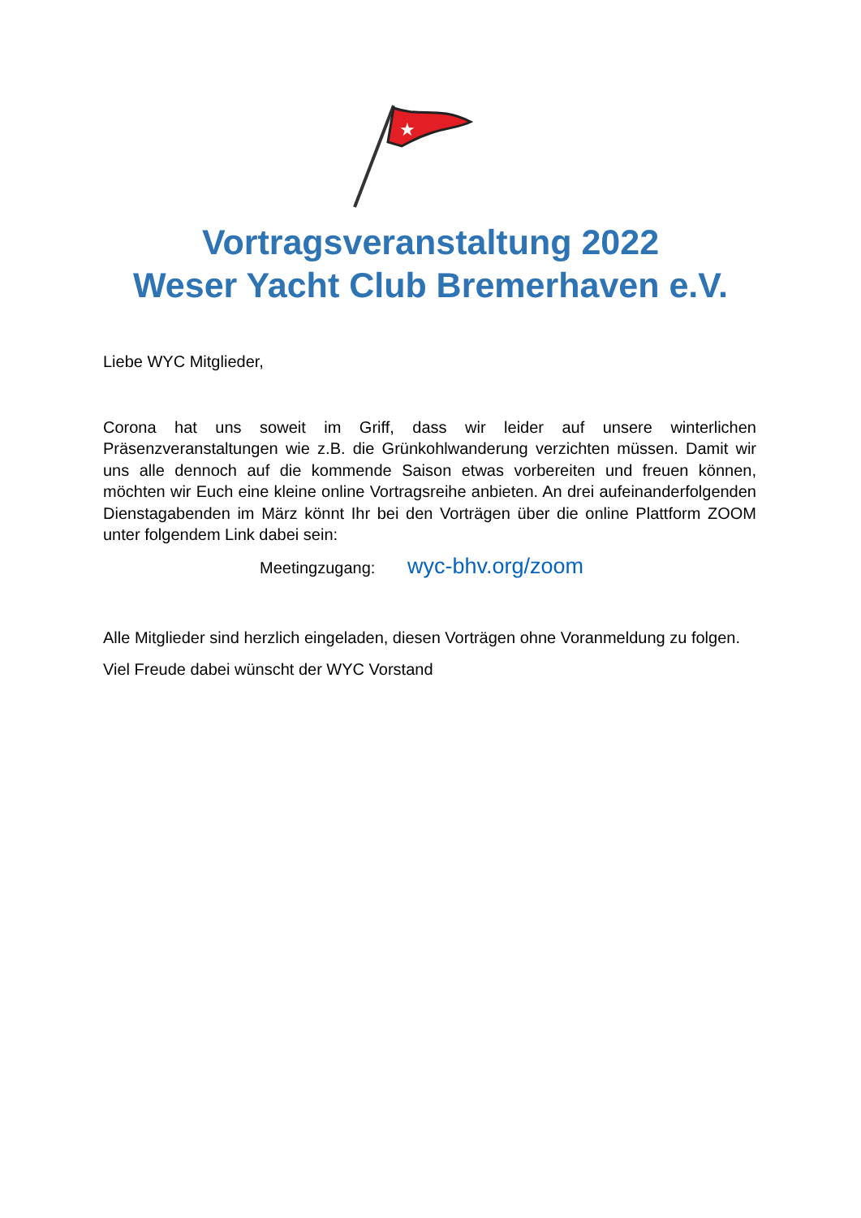★
Vortragsveranstaltung 2022
Weser Yacht Club Bremerhaven e.V.
Liebe WYC Mitglieder,
Corona hat uns soweit im Griff, dass wir leider auf unsere winterlichen Präsenzveranstaltungen wie z.B. die Grünkohlwanderung verzichten müssen. Damit wir uns alle dennoch auf die kommende Saison etwas vorbereiten und freuen können, möchten wir Euch eine kleine online Vortragsreihe anbieten. An drei aufeinanderfolgenden Dienstagabenden im März könnt Ihr bei den Vorträgen über die online Plattform ZOOM unter folgendem Link dabei sein:
Meetingzugang: wyc-bhv.org/zoom
Alle Mitglieder sind herzlich eingeladen, diesen Vorträgen ohne Voranmeldung zu folgen.
Viel Freude dabei wünscht der WYC Vorstand